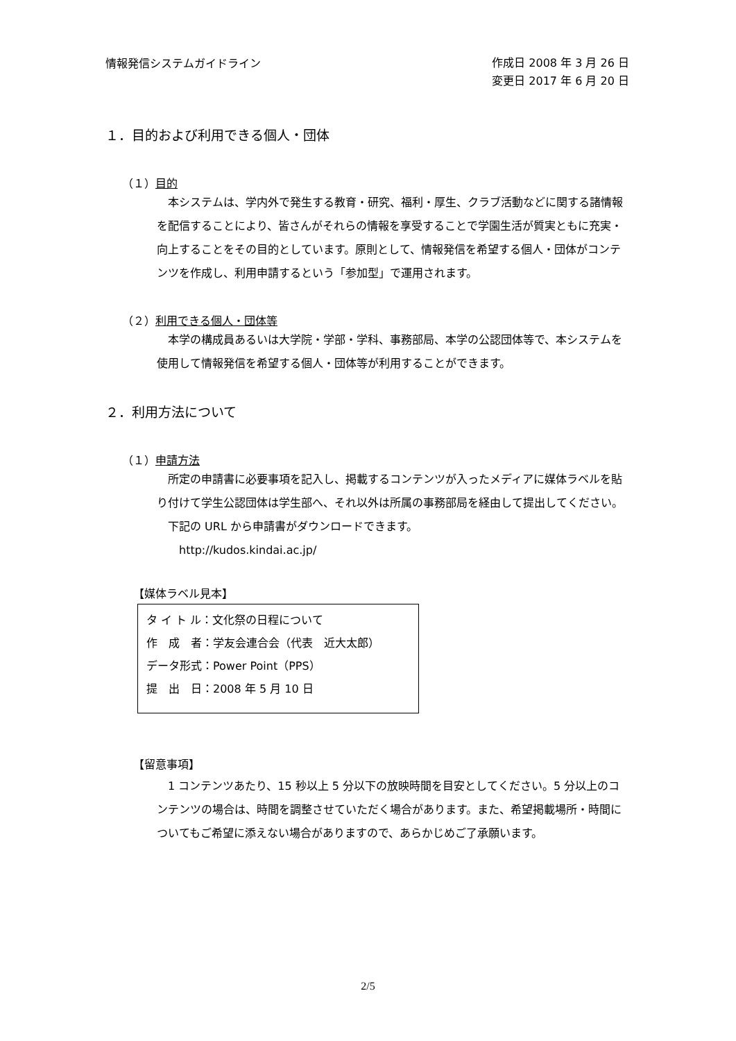情報発信システムガイドライン
作成日 2008 年 3 月 26 日
変更日 2017 年 6 月 20 日
１．目的および利用できる個人・団体
（１）目的
本システムは、学内外で発生する教育・研究、福利・厚生、クラブ活動などに関する諸情報を配信することにより、皆さんがそれらの情報を享受することで学園生活が質実ともに充実・向上することをその目的としています。原則として、情報発信を希望する個人・団体がコンテンツを作成し、利用申請するという「参加型」で運用されます。
（２）利用できる個人・団体等
本学の構成員あるいは大学院・学部・学科、事務部局、本学の公認団体等で、本システムを使用して情報発信を希望する個人・団体等が利用することができます。
２．利用方法について
（１）申請方法
所定の申請書に必要事項を記入し、掲載するコンテンツが入ったメディアに媒体ラベルを貼り付けて学生公認団体は学生部へ、それ以外は所属の事務部局を経由して提出してください。
下記の URL から申請書がダウンロードできます。
http://kudos.kindai.ac.jp/
【媒体ラベル見本】
タ イ ト ル：文化祭の日程について
作　成　者：学友会連合会（代表　近大太郎）
データ形式：Power Point（PPS）
提　出　日：2008 年 5 月 10 日
【留意事項】
1 コンテンツあたり、15 秒以上 5 分以下の放映時間を目安としてください。5 分以上のコンテンツの場合は、時間を調整させていただく場合があります。また、希望掲載場所・時間についてもご希望に添えない場合がありますので、あらかじめご了承願います。
2/5